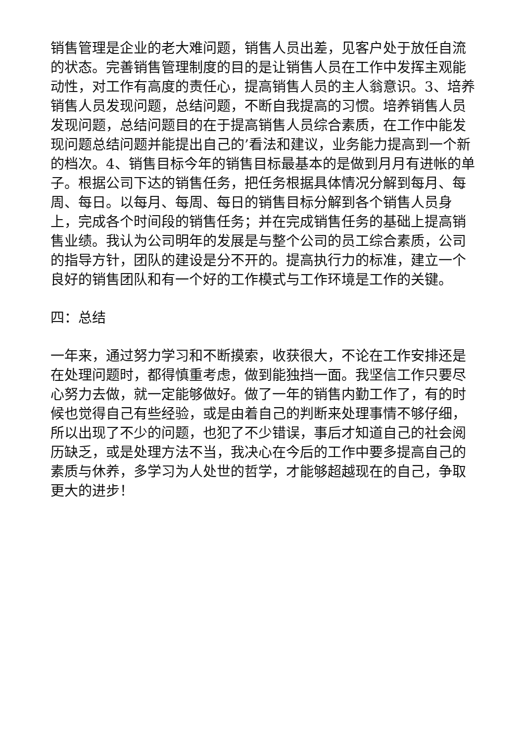销售管理是企业的老大难问题，销售人员出差，见客户处于放任自流的状态。完善销售管理制度的目的是让销售人员在工作中发挥主观能动性，对工作有高度的责任心，提高销售人员的主人翁意识。3、培养销售人员发现问题，总结问题，不断自我提高的习惯。培养销售人员发现问题，总结问题目的在于提高销售人员综合素质，在工作中能发现问题总结问题并能提出自己的’看法和建议，业务能力提高到一个新的档次。4、销售目标今年的销售目标最基本的是做到月月有进帐的单子。根据公司下达的销售任务，把任务根据具体情况分解到每月、每周、每日。以每月、每周、每日的销售目标分解到各个销售人员身上，完成各个时间段的销售任务；并在完成销售任务的基础上提高销售业绩。我认为公司明年的发展是与整个公司的员工综合素质，公司的指导方针，团队的建设是分不开的。提高执行力的标准，建立一个良好的销售团队和有一个好的工作模式与工作环境是工作的关键。
四：总结
一年来，通过努力学习和不断摸索，收获很大，不论在工作安排还是在处理问题时，都得慎重考虑，做到能独挡一面。我坚信工作只要尽心努力去做，就一定能够做好。做了一年的销售内勤工作了，有的时候也觉得自己有些经验，或是由着自己的判断来处理事情不够仔细，所以出现了不少的问题，也犯了不少错误，事后才知道自己的社会阅历缺乏，或是处理方法不当，我决心在今后的工作中要多提高自己的素质与休养，多学习为人处世的哲学，才能够超越现在的自己，争取更大的进步！